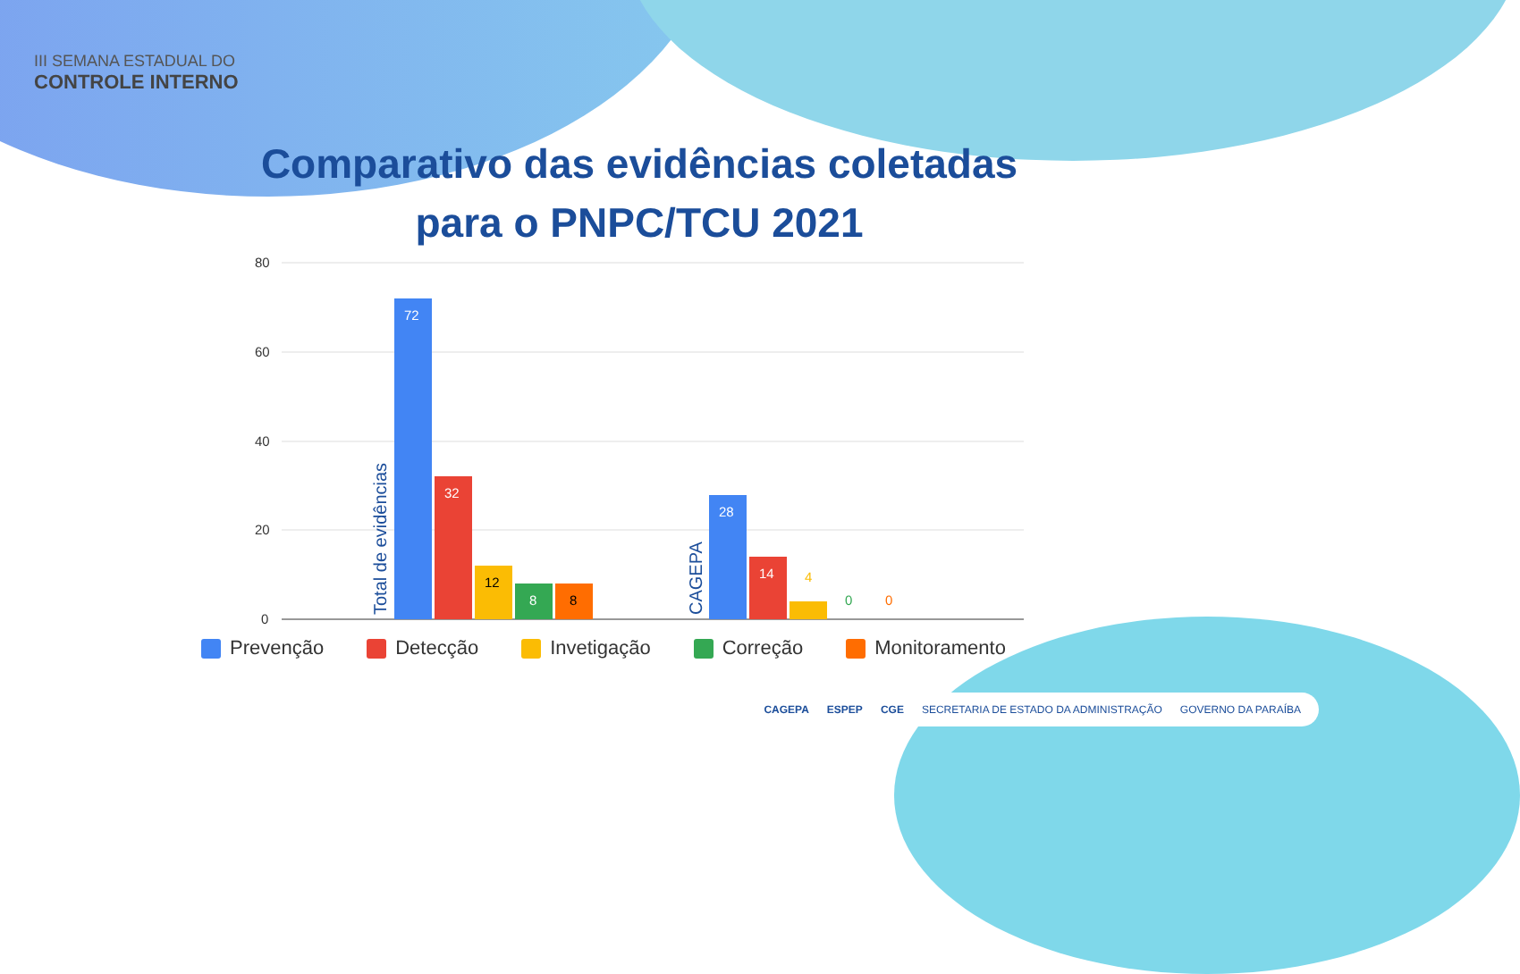III SEMANA ESTADUAL DO
CONTROLE INTERNO
Comparativo das evidências coletadas
para o PNPC/TCU 2021
80
60
40
20
0
Total de evidências
72
32
12
8
8
CAGEPA
28
14
4
0
0
Prevenção Detecção Invetigação Correção Monitoramento
CAGEPA ESPEP CGE SECRETARIA DE ESTADO DA ADMINISTRAÇÃO GOVERNO DA PARAÍBA